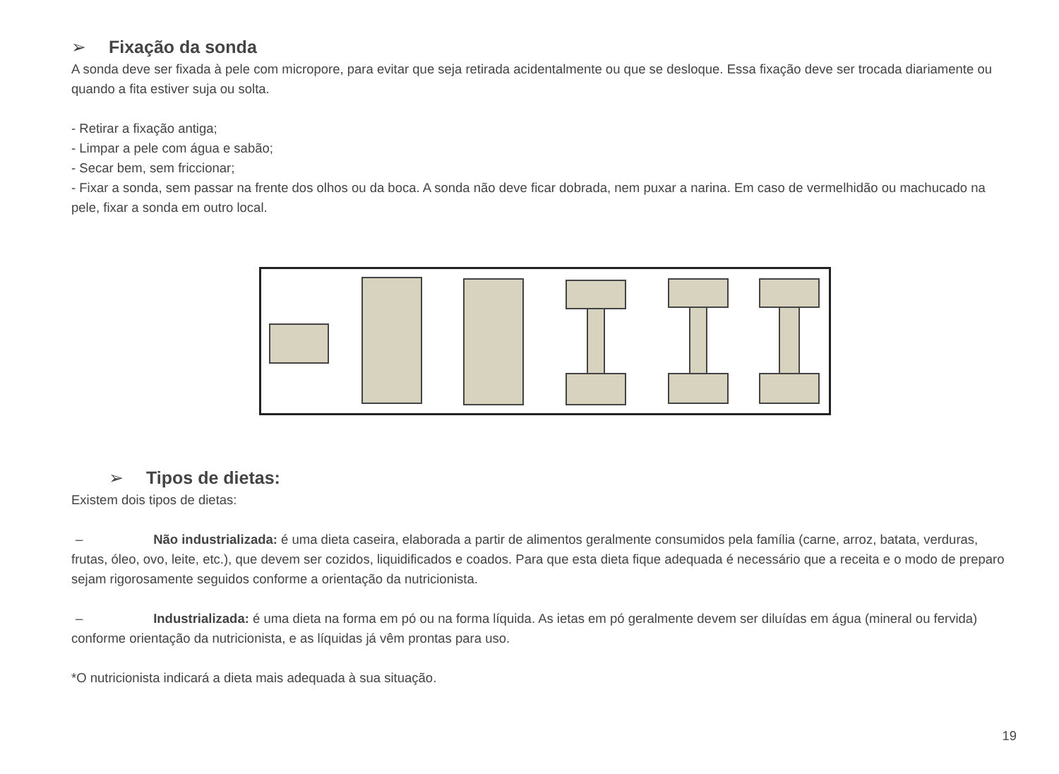➢ Fixação da sonda
A sonda deve ser fixada à pele com micropore, para evitar que seja retirada acidentalmente ou que se desloque. Essa fixação deve ser trocada diariamente ou quando a fita estiver suja ou solta.
- Retirar a fixação antiga;
- Limpar a pele com água e sabão;
- Secar bem, sem friccionar;
- Fixar a sonda, sem passar na frente dos olhos ou da boca. A sonda não deve ficar dobrada, nem puxar a narina. Em caso de vermelhidão ou machucado na pele, fixar a sonda em outro local.
➢ Tipos de dietas:
Existem dois tipos de dietas:
– Não industrializada: é uma dieta caseira, elaborada a partir de alimentos geralmente consumidos pela família (carne, arroz, batata, verduras, frutas, óleo, ovo, leite, etc.), que devem ser cozidos, liquidificados e coados. Para que esta dieta fique adequada é necessário que a receita e o modo de preparo sejam rigorosamente seguidos conforme a orientação da nutricionista.
– Industrializada: é uma dieta na forma em pó ou na forma líquida. As ietas em pó geralmente devem ser diluídas em água (mineral ou fervida) conforme orientação da nutricionista, e as líquidas já vêm prontas para uso.
*O nutricionista indicará a dieta mais adequada à sua situação.
19